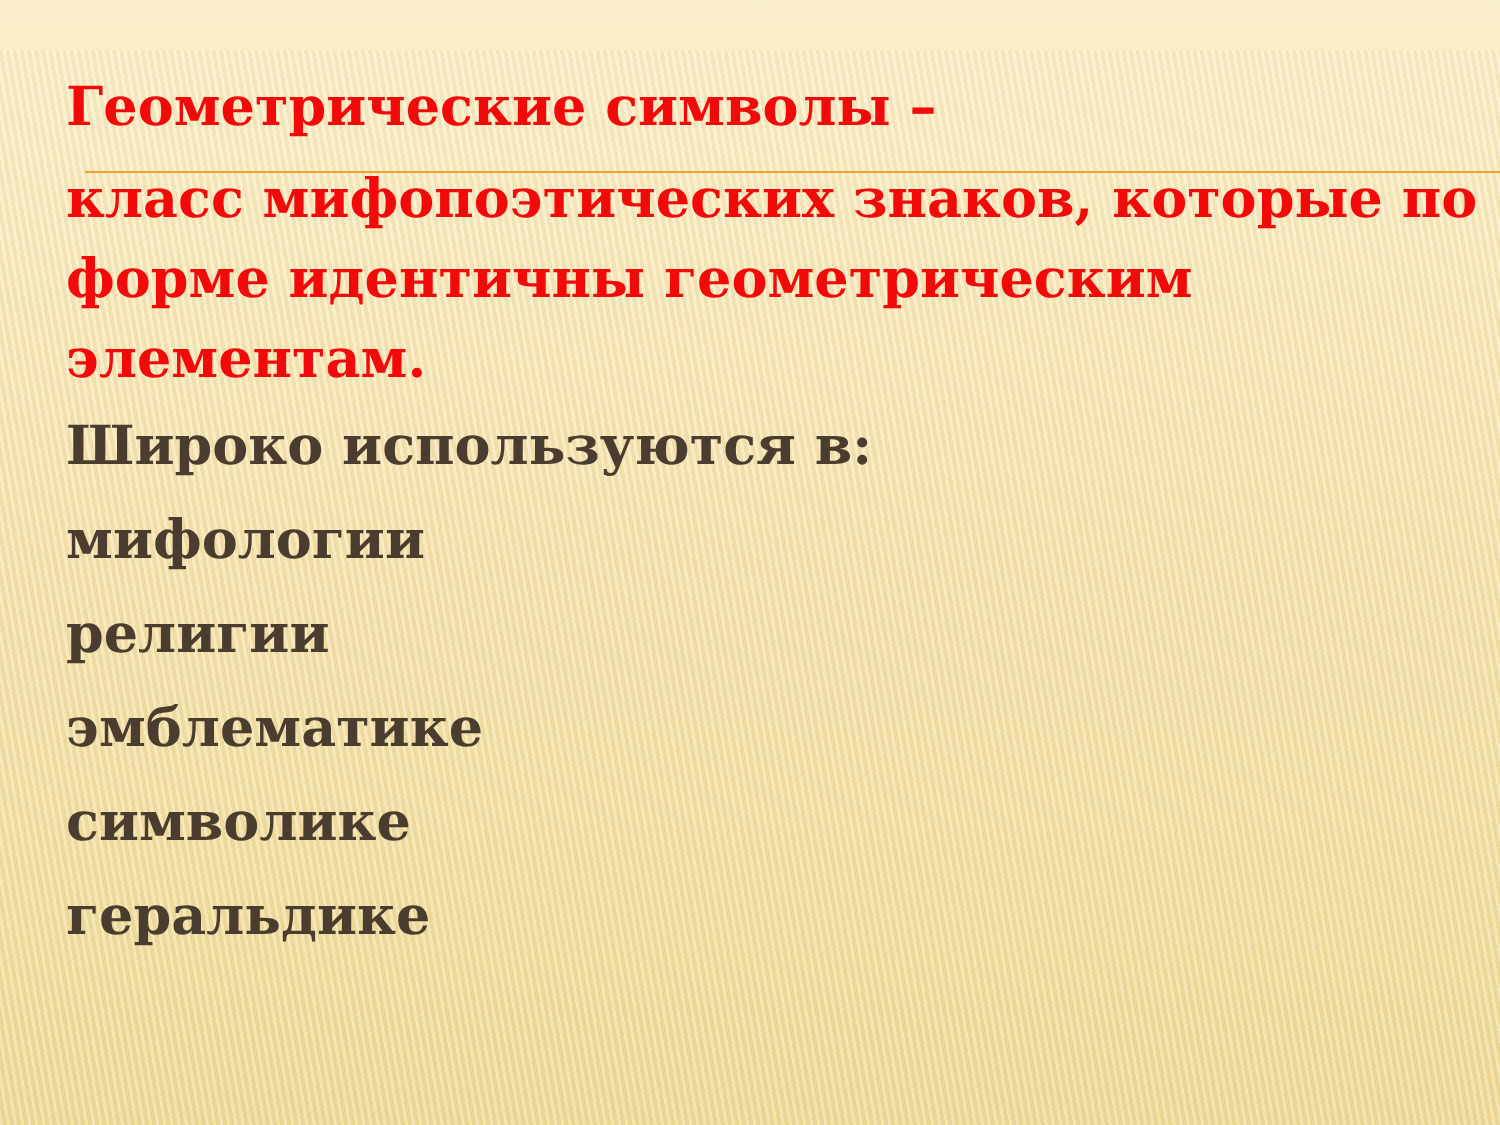Геометрические символы –
класс мифопоэтических знаков, которые по форме идентичны геометрическим элементам.
Широко используются в:
мифологии
религии
эмблематике
символике
геральдике